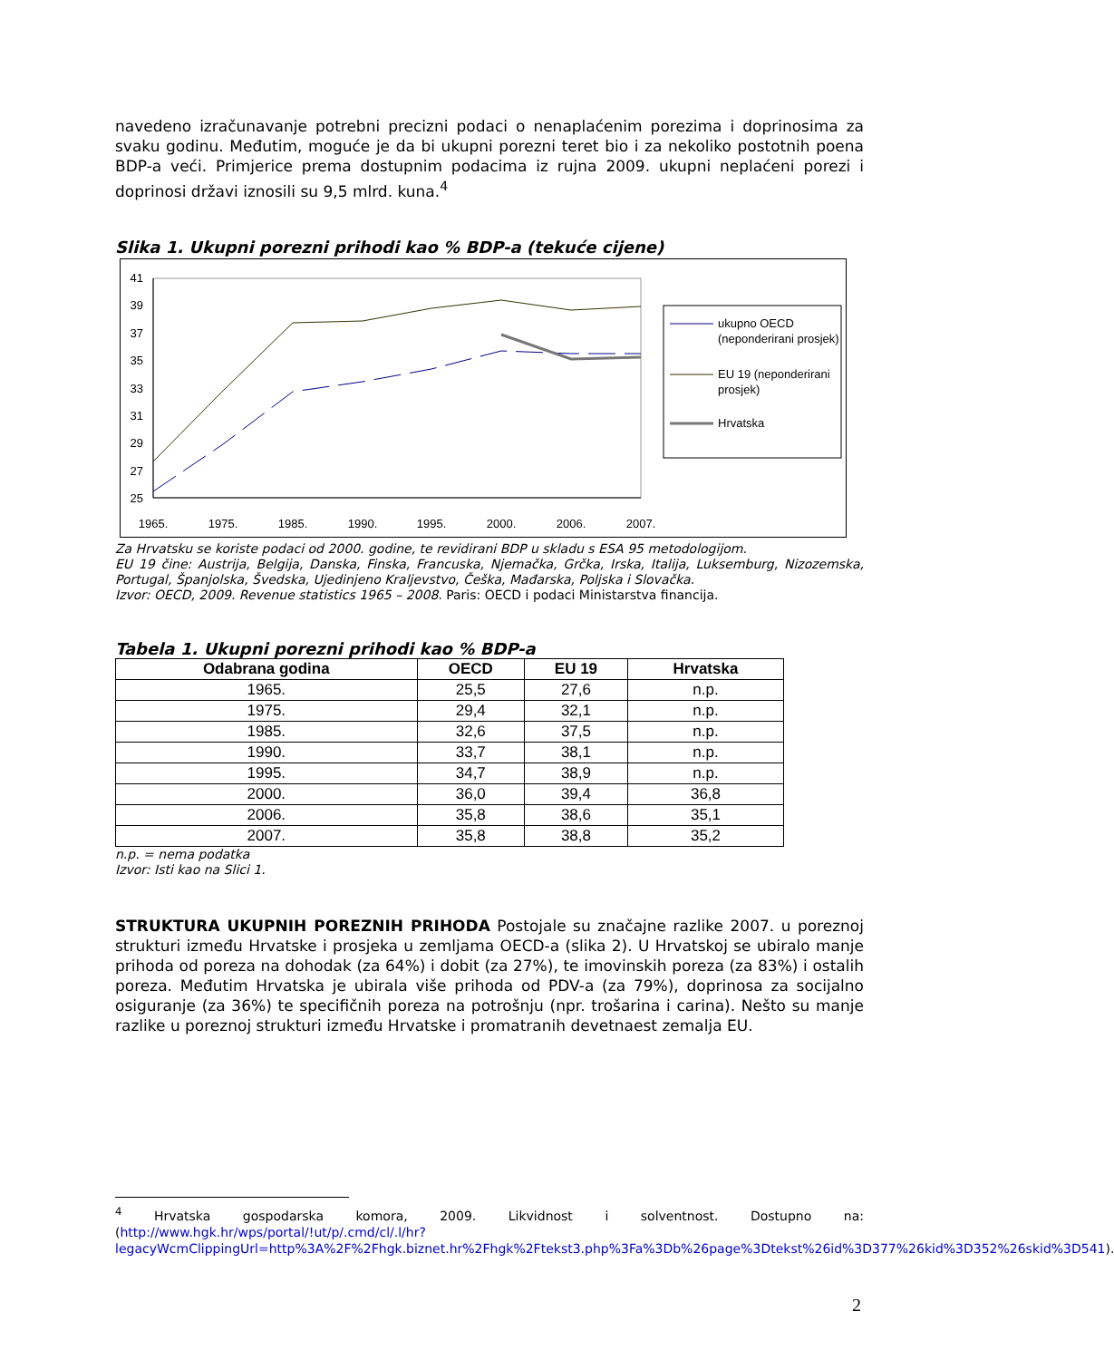navedeno izračunavanje potrebni precizni podaci o nenaplaćenim porezima i doprinosima za svaku godinu. Međutim, moguće je da bi ukupni porezni teret bio i za nekoliko postotnih poena BDP-a veći. Primjerice prema dostupnim podacima iz rujna 2009. ukupni neplaćeni porezi i doprinosi državi iznosili su 9,5 mlrd. kuna.<sup>4</sup>
Slika 1. Ukupni porezni prihodi kao % BDP-a (tekuće cijene)
41
39
37
35
33
31
29
27
25
1965.
1975.
1985.
1990.
1995.
2000.
2006.
2007.
ukupno OECD
(neponderirani prosjek)
EU 19 (neponderirani
prosjek)
Hrvatska
Za Hrvatsku se koriste podaci od 2000. godine, te revidirani BDP u skladu s ESA 95 metodologijom.
EU 19 čine: Austrija, Belgija, Danska, Finska, Francuska, Njemačka, Grčka, Irska, Italija, Luksemburg, Nizozemska, Portugal, Španjolska, Švedska, Ujedinjeno Kraljevstvo, Češka, Mađarska, Poljska i Slovačka.
Izvor: OECD, 2009. Revenue statistics 1965 – 2008. Paris: OECD i podaci Ministarstva financija.
Tabela 1. Ukupni porezni prihodi kao % BDP-a
| Odabrana godina | OECD | EU 19 | Hrvatska |
| --- | --- | --- | --- |
| 1965. | 25,5 | 27,6 | n.p. |
| 1975. | 29,4 | 32,1 | n.p. |
| 1985. | 32,6 | 37,5 | n.p. |
| 1990. | 33,7 | 38,1 | n.p. |
| 1995. | 34,7 | 38,9 | n.p. |
| 2000. | 36,0 | 39,4 | 36,8 |
| 2006. | 35,8 | 38,6 | 35,1 |
| 2007. | 35,8 | 38,8 | 35,2 |
n.p. = nema podatka
Izvor: Isti kao na Slici 1.
STRUKTURA UKUPNIH POREZNIH PRIHODA Postojale su značajne razlike 2007. u poreznoj strukturi između Hrvatske i prosjeka u zemljama OECD-a (slika 2). U Hrvatskoj se ubiralo manje prihoda od poreza na dohodak (za 64%) i dobit (za 27%), te imovinskih poreza (za 83%) i ostalih poreza. Međutim Hrvatska je ubirala više prihoda od PDV-a (za 79%), doprinosa za socijalno osiguranje (za 36%) te specifičnih poreza na potrošnju (npr. trošarina i carina). Nešto su manje razlike u poreznoj strukturi između Hrvatske i promatranih devetnaest zemalja EU.
<sup>4</sup> Hrvatska gospodarska komora, 2009. Likvidnost i solventnost. Dostupno na: (http://www.hgk.hr/wps/portal/!ut/p/.cmd/cl/.l/hr?legacyWcmClippingUrl=http%3A%2F%2Fhgk.biznet.hr%2Fhgk%2Ftekst3.php%3Fa%3Db%26page%3Dtekst%26id%3D377%26kid%3D352%26skid%3D541).
2